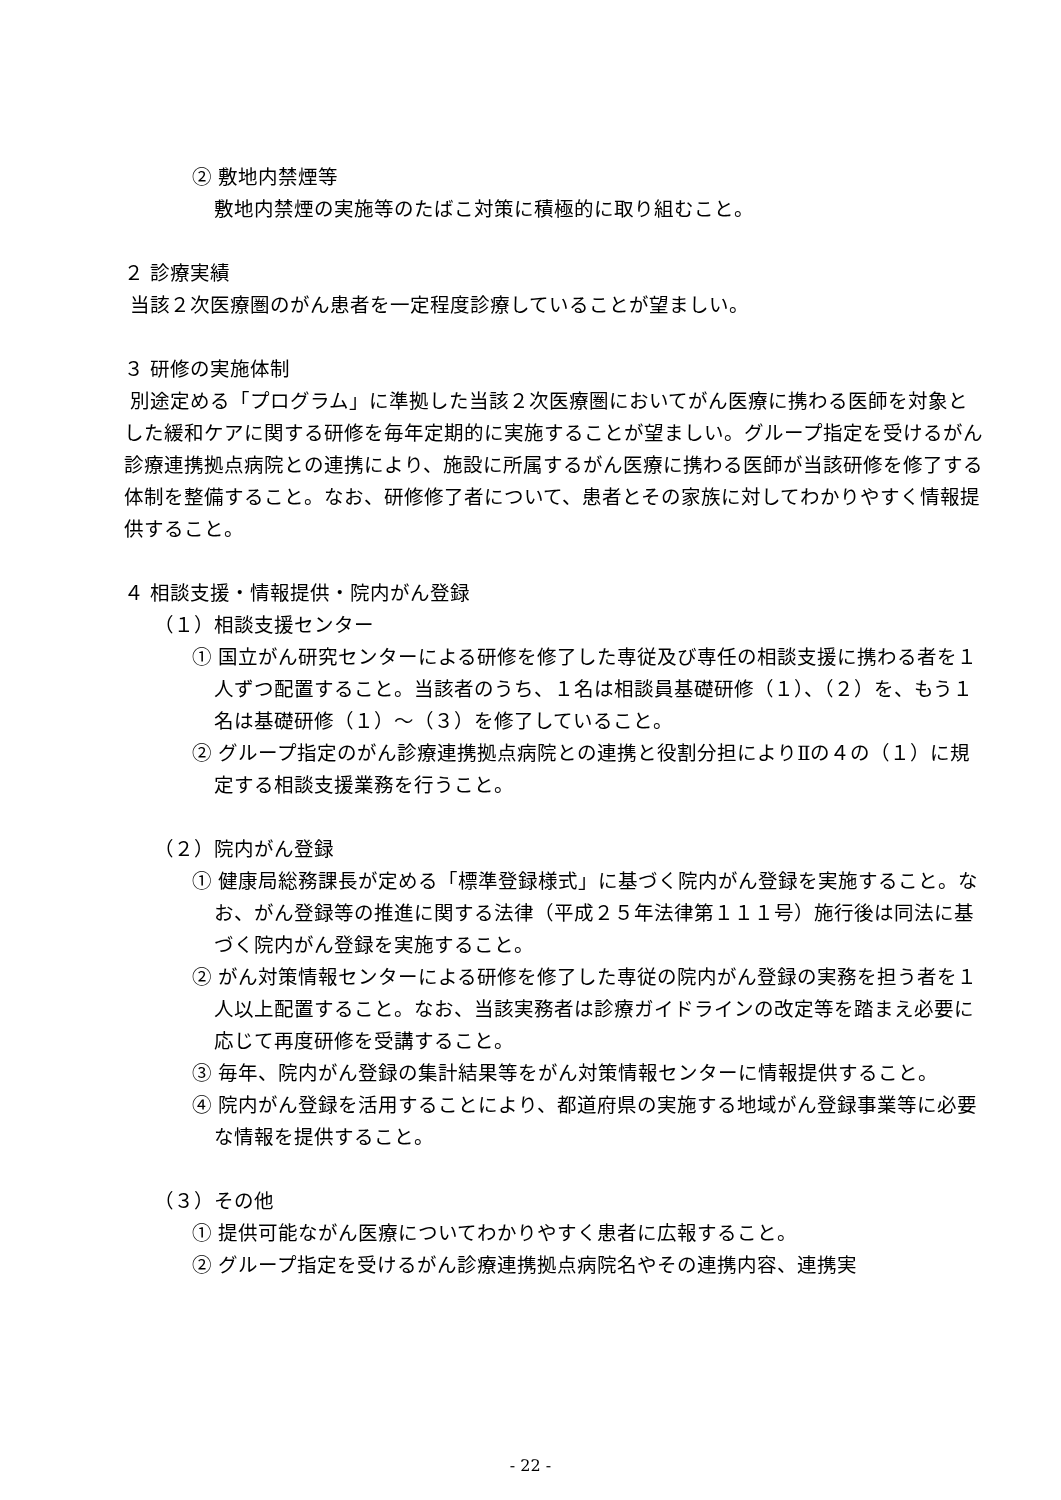② 敷地内禁煙等
敷地内禁煙の実施等のたばこ対策に積極的に取り組むこと。
２ 診療実績
当該２次医療圏のがん患者を一定程度診療していることが望ましい。
３ 研修の実施体制
別途定める「プログラム」に準拠した当該２次医療圏においてがん医療に携わる医師を対象とした緩和ケアに関する研修を毎年定期的に実施することが望ましい。グループ指定を受けるがん診療連携拠点病院との連携により、施設に所属するがん医療に携わる医師が当該研修を修了する体制を整備すること。なお、研修修了者について、患者とその家族に対してわかりやすく情報提供すること。
４ 相談支援・情報提供・院内がん登録
（１）相談支援センター
① 国立がん研究センターによる研修を修了した専従及び専任の相談支援に携わる者を１人ずつ配置すること。当該者のうち、１名は相談員基礎研修（１）、（２）を、もう１名は基礎研修（１）～（３）を修了していること。
② グループ指定のがん診療連携拠点病院との連携と役割分担によりⅡの４の（１）に規定する相談支援業務を行うこと。
（２）院内がん登録
① 健康局総務課長が定める「標準登録様式」に基づく院内がん登録を実施すること。なお、がん登録等の推進に関する法律（平成２５年法律第１１１号）施行後は同法に基づく院内がん登録を実施すること。
② がん対策情報センターによる研修を修了した専従の院内がん登録の実務を担う者を１人以上配置すること。なお、当該実務者は診療ガイドラインの改定等を踏まえ必要に応じて再度研修を受講すること。
③ 毎年、院内がん登録の集計結果等をがん対策情報センターに情報提供すること。
④ 院内がん登録を活用することにより、都道府県の実施する地域がん登録事業等に必要な情報を提供すること。
（３）その他
① 提供可能ながん医療についてわかりやすく患者に広報すること。
② グループ指定を受けるがん診療連携拠点病院名やその連携内容、連携実
- 22 -